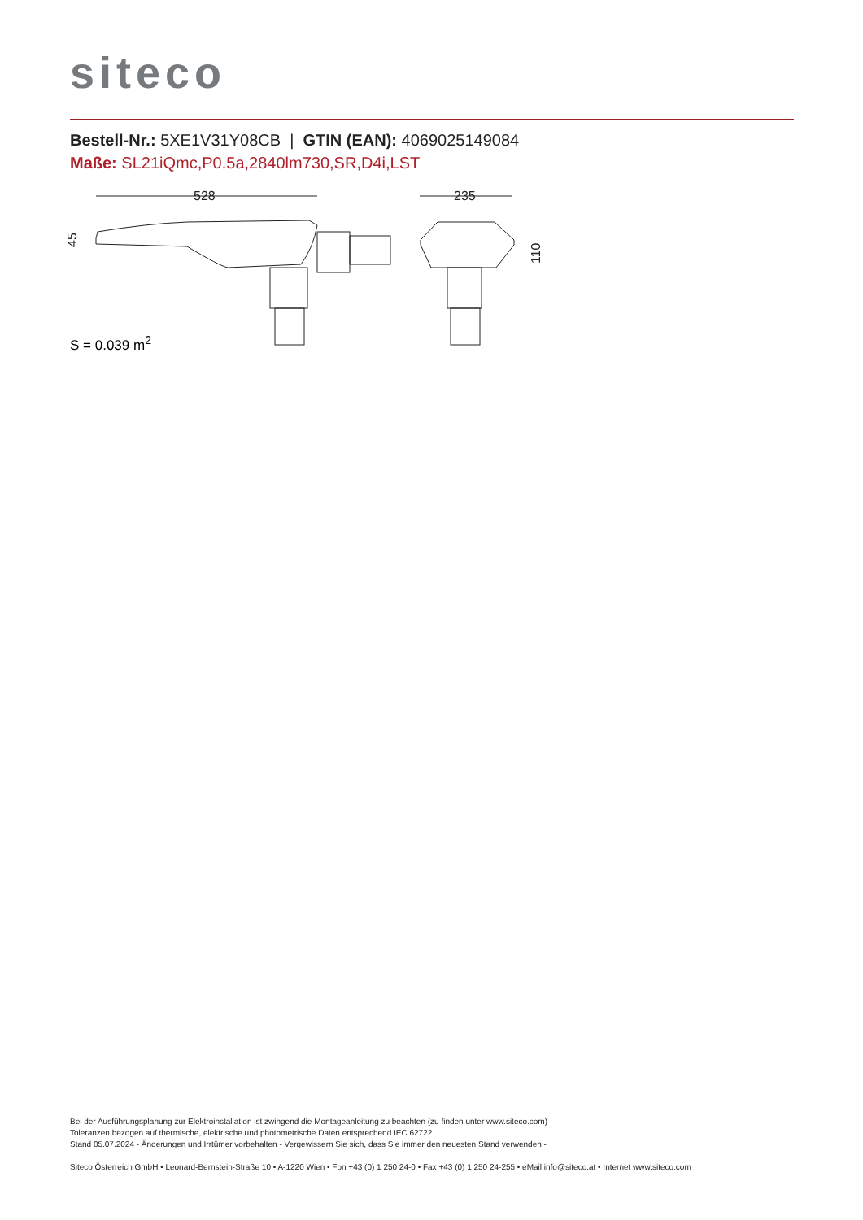siteco
Bestell-Nr.: 5XE1V31Y08CB | GTIN (EAN): 4069025149084
Maße: SL21iQmc,P0.5a,2840lm730,SR,D4i,LST
528
235
45
110
S = 0.039 m<sup>2</sup>
Bei der Ausführungsplanung zur Elektroinstallation ist zwingend die Montageanleitung zu beachten (zu finden unter www.siteco.com)
Toleranzen bezogen auf thermische, elektrische und photometrische Daten entsprechend IEC 62722
Stand 05.07.2024 - Änderungen und Irrtümer vorbehalten - Vergewissern Sie sich, dass Sie immer den neuesten Stand verwenden -
Siteco Österreich GmbH • Leonard-Bernstein-Straße 10 • A-1220 Wien • Fon +43 (0) 1 250 24-0 • Fax +43 (0) 1 250 24-255 • eMail info@siteco.at • Internet www.siteco.com